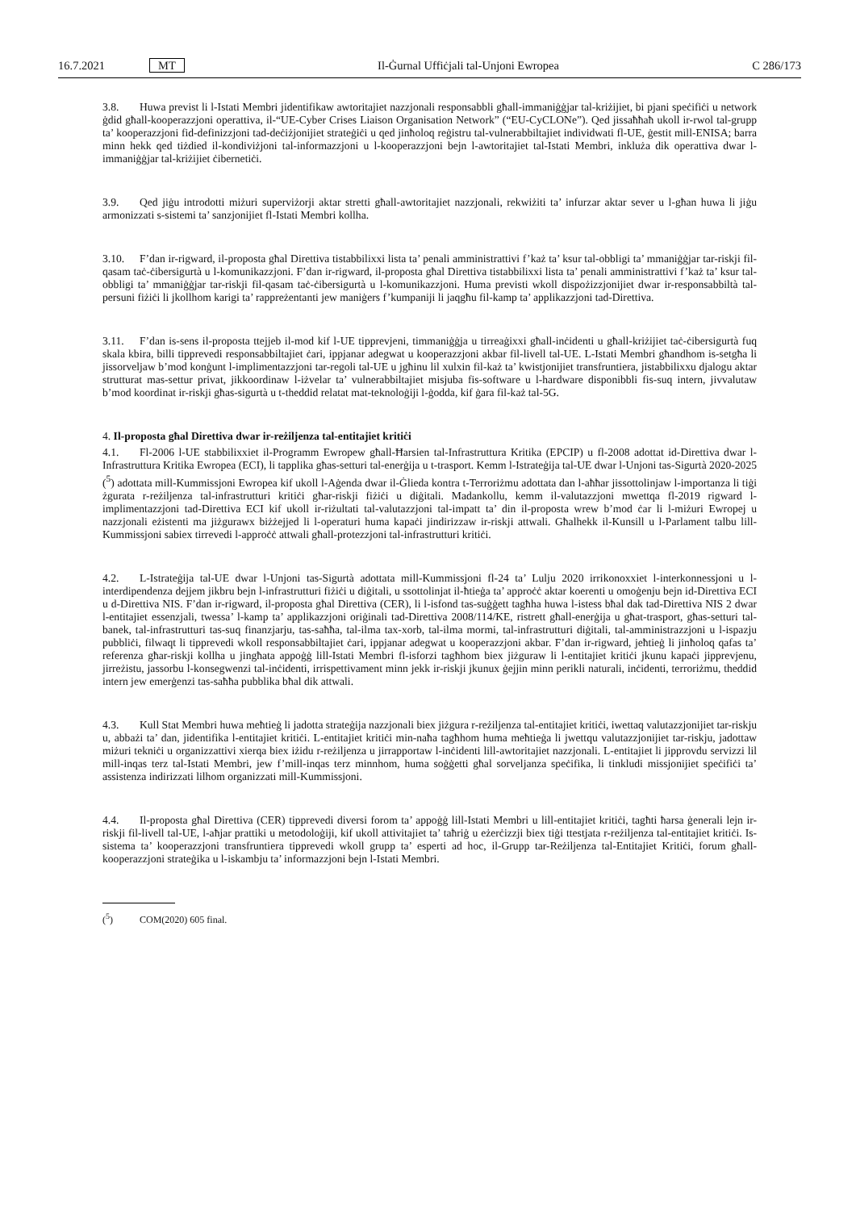16.7.2021 MT Il-Ġurnal Uffiċjali tal-Unjoni Ewropea C 286/173
3.8. Huwa previst li l-Istati Membri jidentifikaw awtoritajiet nazzjonali responsabbli għall-immaniġġjar tal-kriżijiet, bi pjani speċifiċi u network ġdid għall-kooperazzjoni operattiva, il-“UE-Cyber Crises Liaison Organisation Network” (“EU-CyCLONe”). Qed jissaħħaħ ukoll ir-rwol tal-grupp ta’ kooperazzjoni fid-definizzjoni tad-deċiżjonijiet strateġiċi u qed jinħoloq reġistru tal-vulnerabbiltajiet individwati fl-UE, ġestit mill-ENISA; barra minn hekk qed tiżdied il-kondiviżjoni tal-informazzjoni u l-kooperazzjoni bejn l-awtoritajiet tal-Istati Membri, inkluża dik operattiva dwar l-immaniġġjar tal-kriżijiet ċibernetiċi.
3.9. Qed jiġu introdotti miżuri superviżorji aktar stretti għall-awtoritajiet nazzjonali, rekwiżiti ta’ infurzar aktar sever u l-għan huwa li jiġu armonizzati s-sistemi ta’ sanzjonijiet fl-Istati Membri kollha.
3.10. F’dan ir-rigward, il-proposta għal Direttiva tistabbilixxi lista ta’ penali amministrattivi f’każ ta’ ksur tal-obbligi ta’ mmaniġġjar tar-riskji fil-qasam taċ-ċibersigurtà u l-komunikazzjoni. F’dan ir-rigward, il-proposta għal Direttiva tistabbilixxi lista ta’ penali amministrattivi f’każ ta’ ksur tal-obbligi ta’ mmaniġġjar tar-riskji fil-qasam taċ-ċibersigurtà u l-komunikazzjoni. Huma previsti wkoll dispożizzjonijiet dwar ir-responsabbiltà tal-persuni fiżiċi li jkollhom karigi ta’ rappreżentanti jew maniġers f’kumpaniji li jaqgħu fil-kamp ta’ applikazzjoni tad-Direttiva.
3.11. F’dan is-sens il-proposta ttejjeb il-mod kif l-UE tipprevjeni, timmaniġġja u tirreaġixxi għall-inċidenti u għall-kriżijiet taċ-ċibersigurtà fuq skala kbira, billi tipprevedi responsabbiltajiet ċari, ippjanar adegwat u kooperazzjoni akbar fil-livell tal-UE. L-Istati Membri għandhom is-setgħa li jissorveljaw b’mod konġunt l-implimentazzjoni tar-regoli tal-UE u jgħinu lil xulxin fil-każ ta’ kwistjonijiet transfruntiera, jistabbilixxu djalogu aktar strutturat mas-settur privat, jikkoordinaw l-iżvelar ta’ vulnerabbiltajiet misjuba fis-software u l-hardware disponibbli fis-suq intern, jivvalutaw b’mod koordinat ir-riskji għas-sigurtà u t-theddid relatat mat-teknoloġiji l-ġodda, kif ġara fil-każ tal-5G.
4. Il-proposta għal Direttiva dwar ir-reżiljenza tal-entitajiet kritiċi
4.1. Fl-2006 l-UE stabbilixxiet il-Programm Ewropew għall-Ħarsien tal-Infrastruttura Kritika (EPCIP) u fl-2008 adottat id-Direttiva dwar l-Infrastruttura Kritika Ewropea (ECI), li tapplika għas-setturi tal-enerġija u t-trasport. Kemm l-Istrateġija tal-UE dwar l-Unjoni tas-Sigurtà 2020-2025 (<sup>5</sup>) adottata mill-Kummissjoni Ewropea kif ukoll l-Aġenda dwar il-Ġlieda kontra t-Terroriżmu adottata dan l-aħħar jissottolinjaw l-importanza li tiġi żgurata r-reżiljenza tal-infrastrutturi kritiċi għar-riskji fiżiċi u diġitali. Madankollu, kemm il-valutazzjoni mwettqa fl-2019 rigward l-implimentazzjoni tad-Direttiva ECI kif ukoll ir-riżultati tal-valutazzjoni tal-impatt ta’ din il-proposta wrew b’mod ċar li l-miżuri Ewropej u nazzjonali eżistenti ma jiżgurawx biżżejjed li l-operaturi huma kapaċi jindirizzaw ir-riskji attwali. Għalhekk il-Kunsill u l-Parlament talbu lill-Kummissjoni sabiex tirrevedi l-approċċ attwali għall-protezzjoni tal-infrastrutturi kritiċi.
4.2. L-Istrateġija tal-UE dwar l-Unjoni tas-Sigurtà adottata mill-Kummissjoni fl-24 ta’ Lulju 2020 irrikonoxxiet l-interkonnessjoni u l-interdipendenza dejjem jikbru bejn l-infrastrutturi fiżiċi u diġitali, u ssottolinjat il-ħtieġa ta’ approċċ aktar koerenti u omoġenju bejn id-Direttiva ECI u d-Direttiva NIS. F’dan ir-rigward, il-proposta għal Direttiva (CER), li l-isfond tas-suġġett tagħha huwa l-istess bħal dak tad-Direttiva NIS 2 dwar l-entitajiet essenzjali, twessa’ l-kamp ta’ applikazzjoni oriġinali tad-Direttiva 2008/114/KE, ristrett għall-enerġija u għat-trasport, għas-setturi tal-banek, tal-infrastrutturi tas-suq finanzjarju, tas-saħħa, tal-ilma tax-xorb, tal-ilma mormi, tal-infrastrutturi diġitali, tal-amministrazzjoni u l-ispazju pubbliċi, filwaqt li tipprevedi wkoll responsabbiltajiet ċari, ippjanar adegwat u kooperazzjoni akbar. F’dan ir-rigward, jeħtieġ li jinħoloq qafas ta’ referenza għar-riskji kollha u jingħata appoġġ lill-Istati Membri fl-isforzi tagħhom biex jiżguraw li l-entitajiet kritiċi jkunu kapaċi jipprevjenu, jirreżistu, jassorbu l-konsegwenzi tal-inċidenti, irrispettivament minn jekk ir-riskji jkunux ġejjin minn perikli naturali, inċidenti, terroriżmu, theddid intern jew emerġenzi tas-saħħa pubblika bħal dik attwali.
4.3. Kull Stat Membri huwa meħtieġ li jadotta strateġija nazzjonali biex jiżgura r-reżiljenza tal-entitajiet kritiċi, iwettaq valutazzjonijiet tar-riskju u, abbażi ta’ dan, jidentifika l-entitajiet kritiċi. L-entitajiet kritiċi min-naħa tagħhom huma meħtieġa li jwettqu valutazzjonijiet tar-riskju, jadottaw miżuri tekniċi u organizzattivi xierqa biex iżidu r-reżiljenza u jirrapportaw l-inċidenti lill-awtoritajiet nazzjonali. L-entitajiet li jipprovdu servizzi lil mill-inqas terz tal-Istati Membri, jew f’mill-inqas terz minnhom, huma soġġetti għal sorveljanza speċifika, li tinkludi missjonijiet speċifiċi ta’ assistenza indirizzati lilhom organizzati mill-Kummissjoni.
4.4. Il-proposta għal Direttiva (CER) tipprevedi diversi forom ta’ appoġġ lill-Istati Membri u lill-entitajiet kritiċi, tagħti ħarsa ġenerali lejn ir-riskji fil-livell tal-UE, l-aħjar prattiki u metodoloġiji, kif ukoll attivitajiet ta’ taħriġ u eżerċizzji biex tiġi ttestjata r-reżiljenza tal-entitajiet kritiċi. Is-sistema ta’ kooperazzjoni transfruntiera tipprevedi wkoll grupp ta’ esperti ad hoc, il-Grupp tar-Reżiljenza tal-Entitajiet Kritiċi, forum għall-kooperazzjoni strateġika u l-iskambju ta’ informazzjoni bejn l-Istati Membri.
(<sup>5</sup>) COM(2020) 605 final.